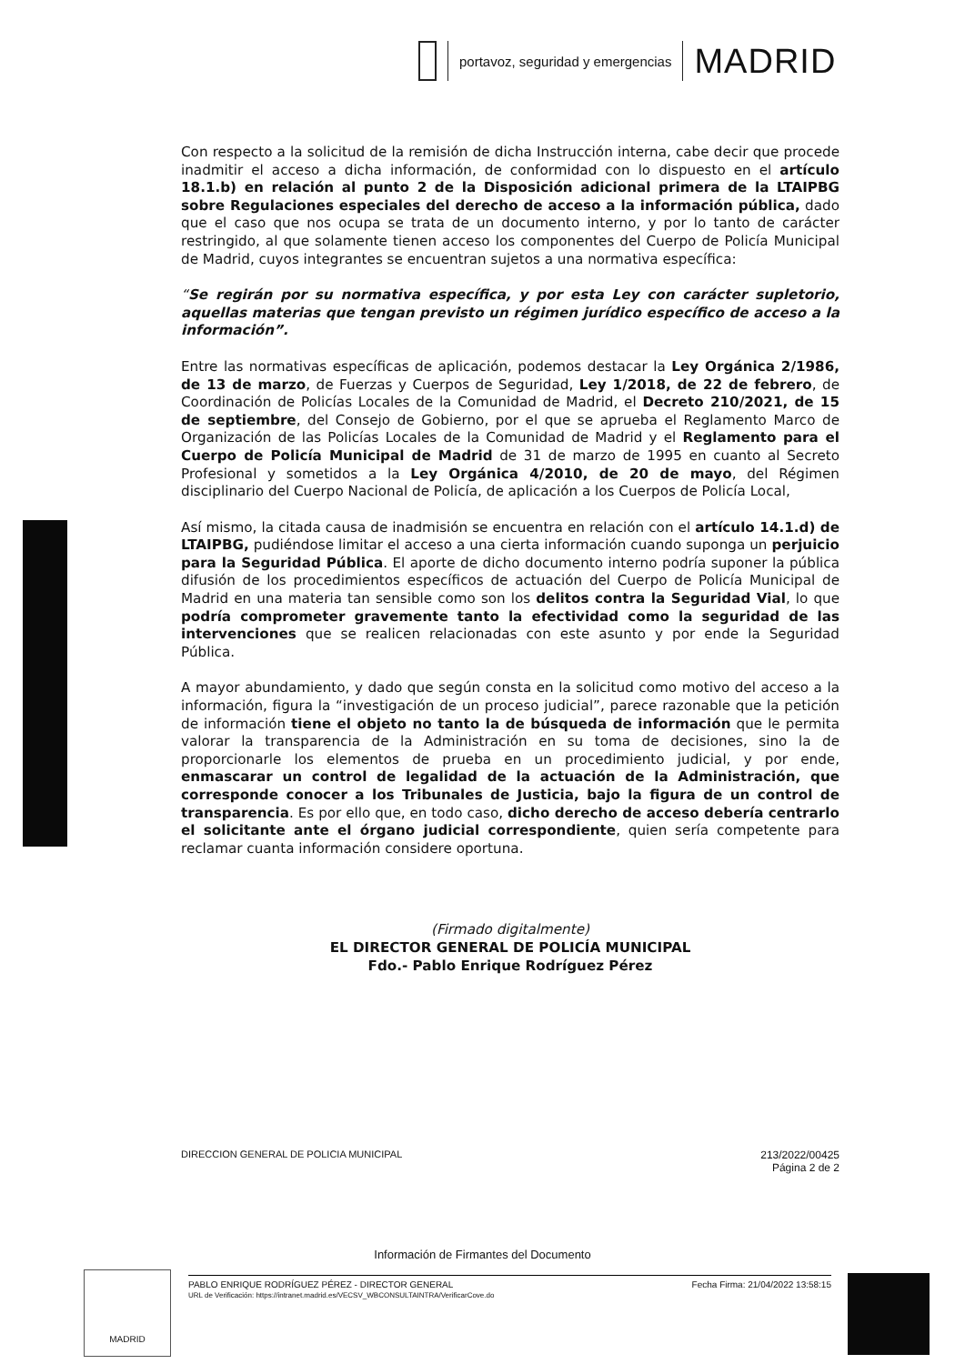portavoz, seguridad y emergencias
MADRID
Con respecto a la solicitud de la remisión de dicha Instrucción interna, cabe decir que procede inadmitir el acceso a dicha información, de conformidad con lo dispuesto en el artículo 18.1.b) en relación al punto 2 de la Disposición adicional primera de la LTAIPBG sobre Regulaciones especiales del derecho de acceso a la información pública, dado que el caso que nos ocupa se trata de un documento interno, y por lo tanto de carácter restringido, al que solamente tienen acceso los componentes del Cuerpo de Policía Municipal de Madrid, cuyos integrantes se encuentran sujetos a una normativa específica:
“Se regirán por su normativa específica, y por esta Ley con carácter supletorio, aquellas materias que tengan previsto un régimen jurídico específico de acceso a la información”.
Entre las normativas específicas de aplicación, podemos destacar la Ley Orgánica 2/1986, de 13 de marzo, de Fuerzas y Cuerpos de Seguridad, Ley 1/2018, de 22 de febrero, de Coordinación de Policías Locales de la Comunidad de Madrid, el Decreto 210/2021, de 15 de septiembre, del Consejo de Gobierno, por el que se aprueba el Reglamento Marco de Organización de las Policías Locales de la Comunidad de Madrid y el Reglamento para el Cuerpo de Policía Municipal de Madrid de 31 de marzo de 1995 en cuanto al Secreto Profesional y sometidos a la Ley Orgánica 4/2010, de 20 de mayo, del Régimen disciplinario del Cuerpo Nacional de Policía, de aplicación a los Cuerpos de Policía Local,
Así mismo, la citada causa de inadmisión se encuentra en relación con el artículo 14.1.d) de LTAIPBG, pudiéndose limitar el acceso a una cierta información cuando suponga un perjuicio para la Seguridad Pública. El aporte de dicho documento interno podría suponer la pública difusión de los procedimientos específicos de actuación del Cuerpo de Policía Municipal de Madrid en una materia tan sensible como son los delitos contra la Seguridad Vial, lo que podría comprometer gravemente tanto la efectividad como la seguridad de las intervenciones que se realicen relacionadas con este asunto y por ende la Seguridad Pública.
A mayor abundamiento, y dado que según consta en la solicitud como motivo del acceso a la información, figura la “investigación de un proceso judicial”, parece razonable que la petición de información tiene el objeto no tanto la de búsqueda de información que le permita valorar la transparencia de la Administración en su toma de decisiones, sino la de proporcionarle los elementos de prueba en un procedimiento judicial, y por ende, enmascarar un control de legalidad de la actuación de la Administración, que corresponde conocer a los Tribunales de Justicia, bajo la figura de un control de transparencia. Es por ello que, en todo caso, dicho derecho de acceso debería centrarlo el solicitante ante el órgano judicial correspondiente, quien sería competente para reclamar cuanta información considere oportuna.
(Firmado digitalmente)
EL DIRECTOR GENERAL DE POLICÍA MUNICIPAL
Fdo.- Pablo Enrique Rodríguez Pérez
DIRECCION GENERAL DE POLICIA MUNICIPAL 213/2022/00425
Página 2 de 2
Información de Firmantes del Documento
MADRID
Fecha Firma: 21/04/2022 13:58:15 PABLO ENRIQUE RODRÍGUEZ PÉREZ - DIRECTOR GENERAL
URL de Verificación: https://intranet.madrid.es/VECSV_WBCONSULTAINTRA/VerificarCove.do